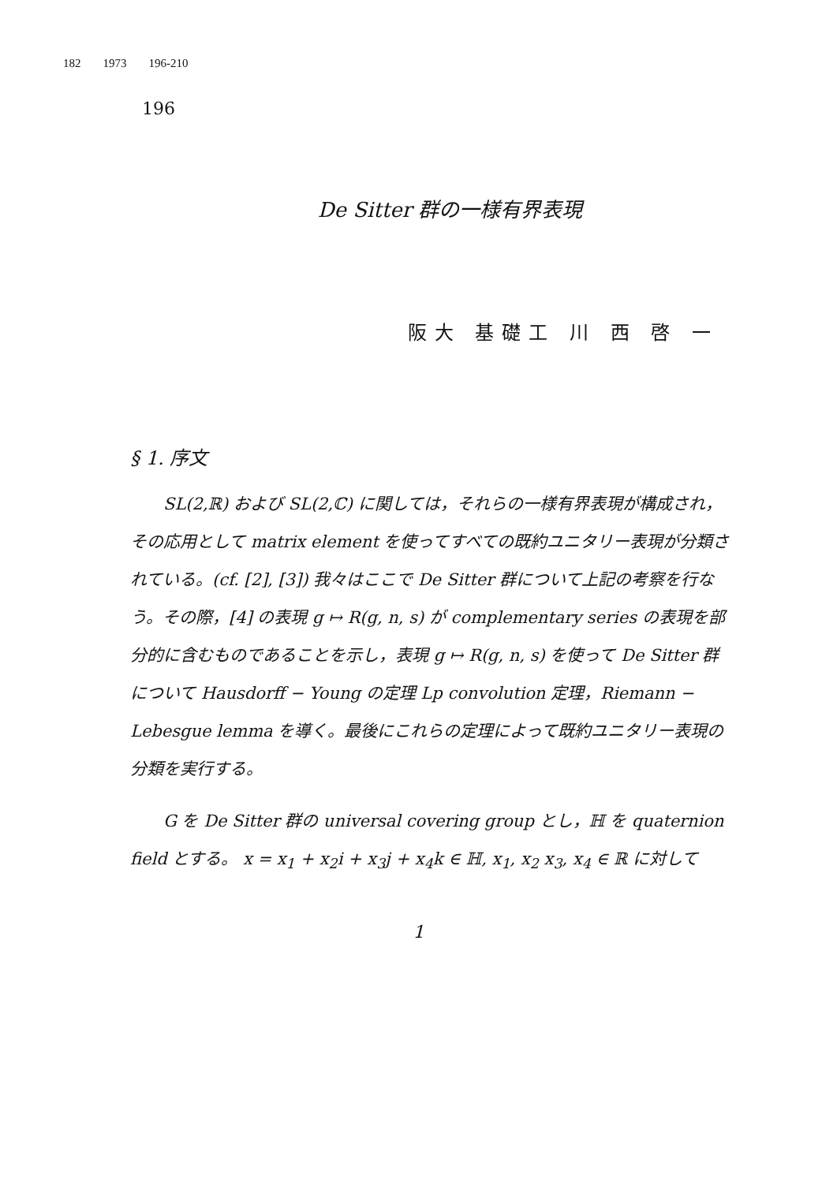182 1973 196-210
196
De Sitter 群の一様有界表現
阪大 基礎工 川 西 啓 一
§ 1. 序文
SL(2,ℝ) および SL(2,ℂ) に関しては，それらの一様有界表現が構成され，その応用として matrix element を使ってすべての既約ユニタリー表現が分類されている。(cf. [2], [3]) 我々はここで De Sitter 群について上記の考察を行なう。その際，[4] の表現 g ↦ R(g, n, s) が complementary series の表現を部分的に含むものであることを示し，表現 g ↦ R(g, n, s) を使って De Sitter 群について Hausdorff − Young の定理 Lp convolution 定理，Riemann − Lebesgue lemma を導く。最後にこれらの定理によって既約ユニタリー表現の分類を実行する。
G を De Sitter 群の universal covering group とし，ℍ を quaternion field とする。 x = x<sub>1</sub> + x<sub>2</sub>i + x<sub>3</sub>j + x<sub>4</sub>k ∈ ℍ, x<sub>1</sub>, x<sub>2</sub> x<sub>3</sub>, x<sub>4</sub> ∈ ℝ に対して
1